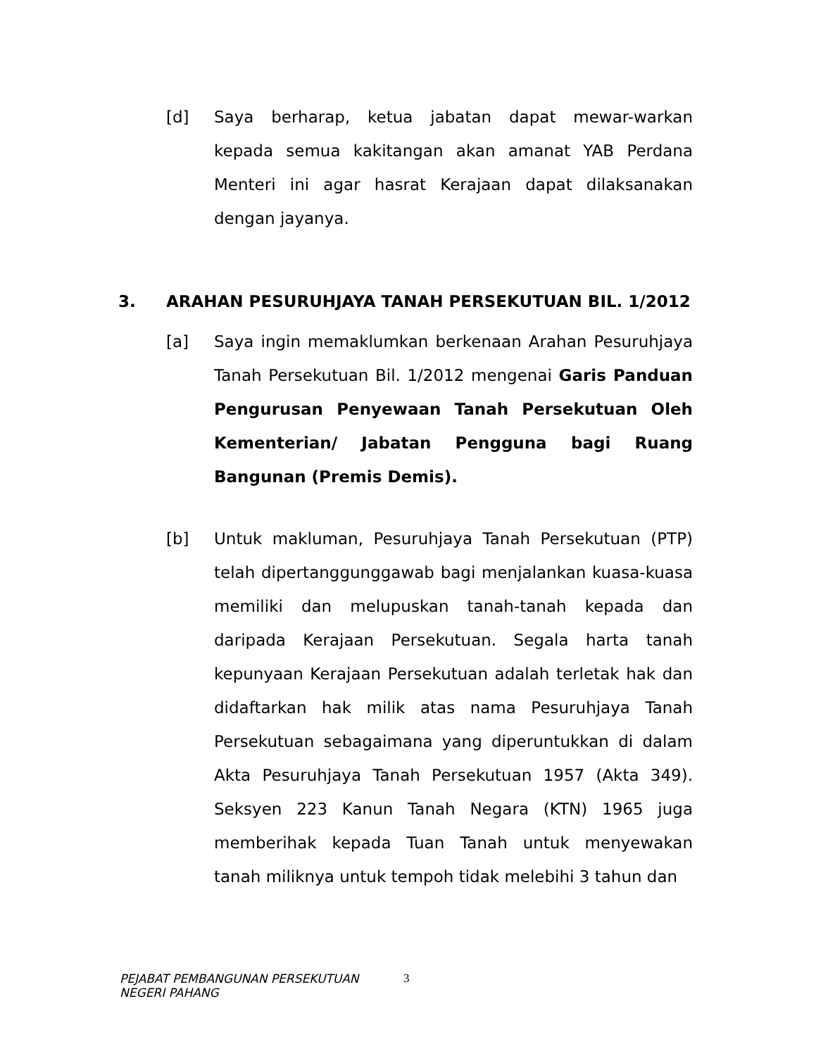[d] Saya berharap, ketua jabatan dapat mewar-warkan kepada semua kakitangan akan amanat YAB Perdana Menteri ini agar hasrat Kerajaan dapat dilaksanakan dengan jayanya.
3. ARAHAN PESURUHJAYA TANAH PERSEKUTUAN BIL. 1/2012
[a] Saya ingin memaklumkan berkenaan Arahan Pesuruhjaya Tanah Persekutuan Bil. 1/2012 mengenai Garis Panduan Pengurusan Penyewaan Tanah Persekutuan Oleh Kementerian/ Jabatan Pengguna bagi Ruang Bangunan (Premis Demis).
[b] Untuk makluman, Pesuruhjaya Tanah Persekutuan (PTP) telah dipertanggunggawab bagi menjalankan kuasa-kuasa memiliki dan melupuskan tanah-tanah kepada dan daripada Kerajaan Persekutuan. Segala harta tanah kepunyaan Kerajaan Persekutuan adalah terletak hak dan didaftarkan hak milik atas nama Pesuruhjaya Tanah Persekutuan sebagaimana yang diperuntukkan di dalam Akta Pesuruhjaya Tanah Persekutuan 1957 (Akta 349). Seksyen 223 Kanun Tanah Negara (KTN) 1965 juga memberihak kepada Tuan Tanah untuk menyewakan tanah miliknya untuk tempoh tidak melebihi 3 tahun dan
PEJABAT PEMBANGUNAN PERSEKUTUAN
NEGERI PAHANG
3